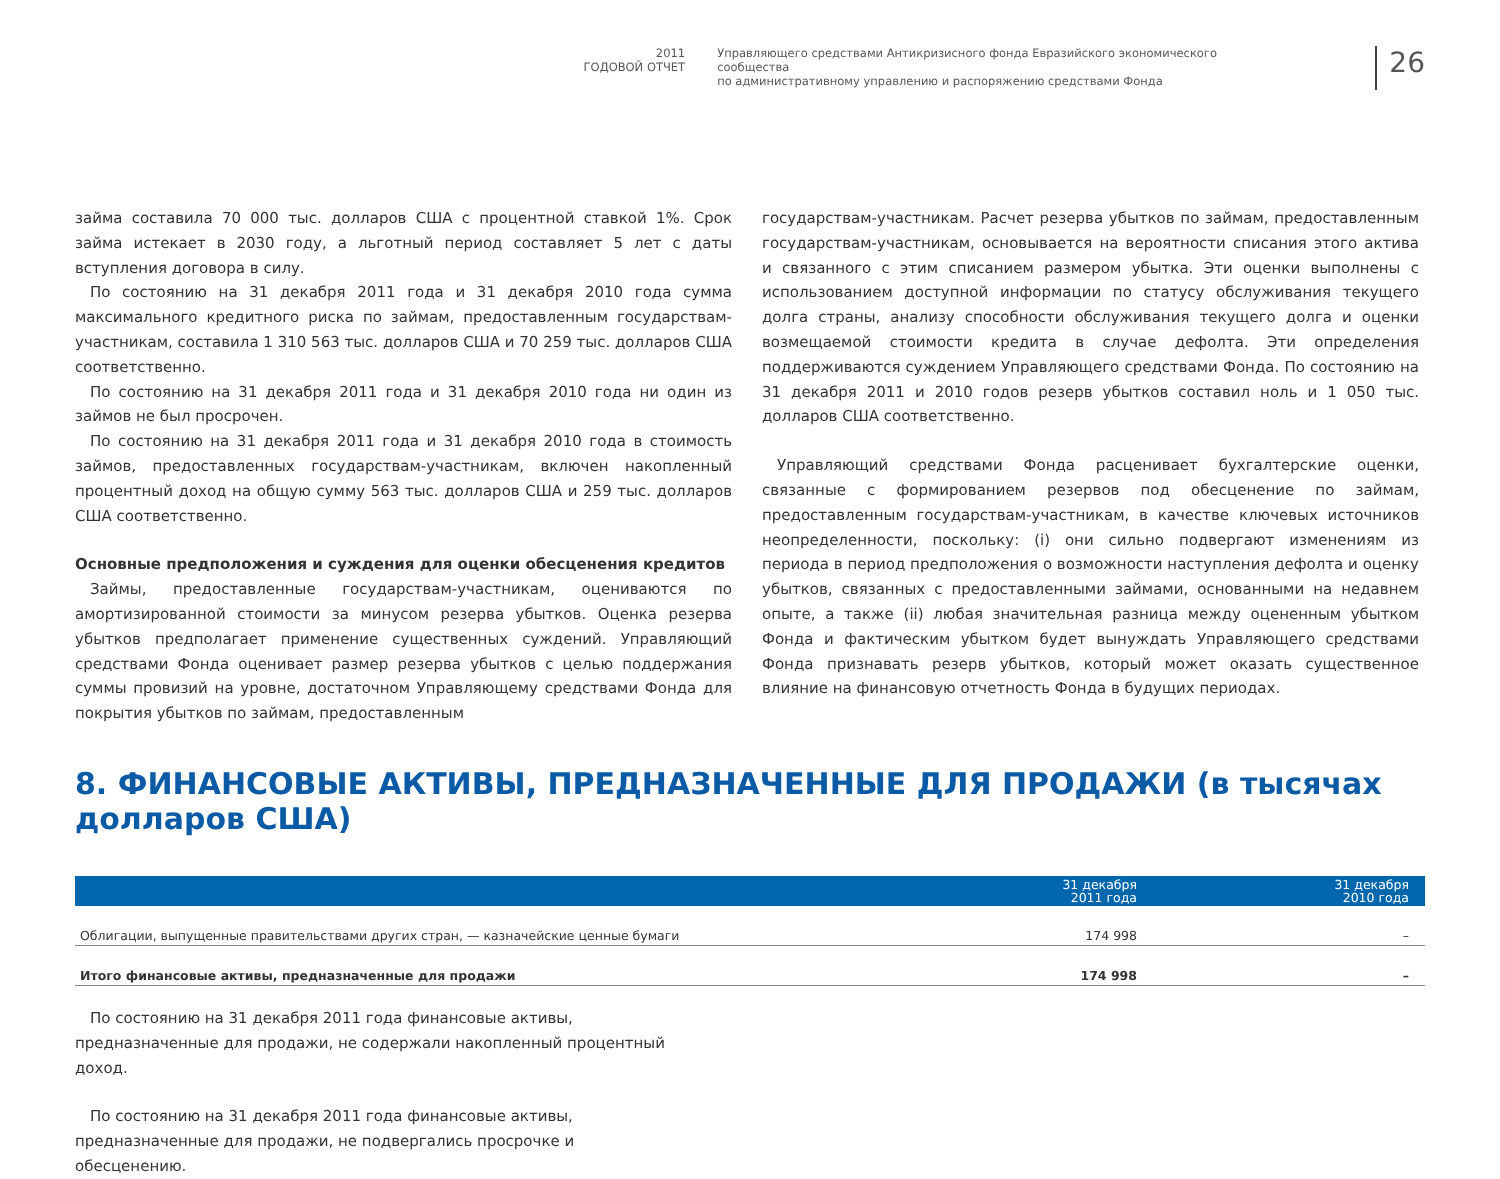2011
ГОДОВОЙ ОТЧЕТ
Управляющего средствами Антикризисного фонда Евразийского экономического сообщества
по административному управлению и распоряжению средствами Фонда
26
займа составила 70 000 тыс. долларов США с процентной ставкой 1%. Срок займа истекает в 2030 году, а льготный период составляет 5 лет с даты вступления договора в силу.
По состоянию на 31 декабря 2011 года и 31 декабря 2010 года сумма максимального кредитного риска по займам, предоставленным государствам-участникам, составила 1 310 563 тыс. долларов США и 70 259 тыс. долларов США соответственно.
По состоянию на 31 декабря 2011 года и 31 декабря 2010 года ни один из займов не был просрочен.
По состоянию на 31 декабря 2011 года и 31 декабря 2010 года в стоимость займов, предоставленных государствам-участникам, включен накопленный процентный доход на общую сумму 563 тыс. долларов США и 259 тыс. долларов США соответственно.
Основные предположения и суждения для оценки обесценения кредитов
Займы, предоставленные государствам-участникам, оцениваются по амортизированной стоимости за минусом резерва убытков. Оценка резерва убытков предполагает применение существенных суждений. Управляющий средствами Фонда оценивает размер резерва убытков с целью поддержания суммы провизий на уровне, достаточном Управляющему средствами Фонда для покрытия убытков по займам, предоставленным
государствам-участникам. Расчет резерва убытков по займам, предоставленным государствам-участникам, основывается на вероятности списания этого актива и связанного с этим списанием размером убытка. Эти оценки выполнены с использованием доступной информации по статусу обслуживания текущего долга страны, анализу способности обслуживания текущего долга и оценки возмещаемой стоимости кредита в случае дефолта. Эти определения поддерживаются суждением Управляющего средствами Фонда. По состоянию на 31 декабря 2011 и 2010 годов резерв убытков составил ноль и 1 050 тыс. долларов США соответственно.
Управляющий средствами Фонда расценивает бухгалтерские оценки, связанные с формированием резервов под обесценение по займам, предоставленным государствам-участникам, в качестве ключевых источников неопределенности, поскольку: (i) они сильно подвергают изменениям из периода в период предположения о возможности наступления дефолта и оценку убытков, связанных с предоставленными займами, основанными на недавнем опыте, а также (ii) любая значительная разница между оцененным убытком Фонда и фактическим убытком будет вынуждать Управляющего средствами Фонда признавать резерв убытков, который может оказать существенное влияние на финансовую отчетность Фонда в будущих периодах.
8. ФИНАНСОВЫЕ АКТИВЫ, ПРЕДНАЗНАЧЕННЫЕ ДЛЯ ПРОДАЖИ (в тысячах долларов США)
| | 31 декабря 2011 года | 31 декабря 2010 года |
| --- | --- | --- |
| Облигации, выпущенные правительствами других стран, — казначейские ценные бумаги | 174 998 | – |
| Итого финансовые активы, предназначенные для продажи | 174 998 | – |
По состоянию на 31 декабря 2011 года финансовые активы, предназначенные для продажи, не содержали накопленный процентный доход.
По состоянию на 31 декабря 2011 года финансовые активы, предназначенные для продажи, не подвергались просрочке и обесценению.